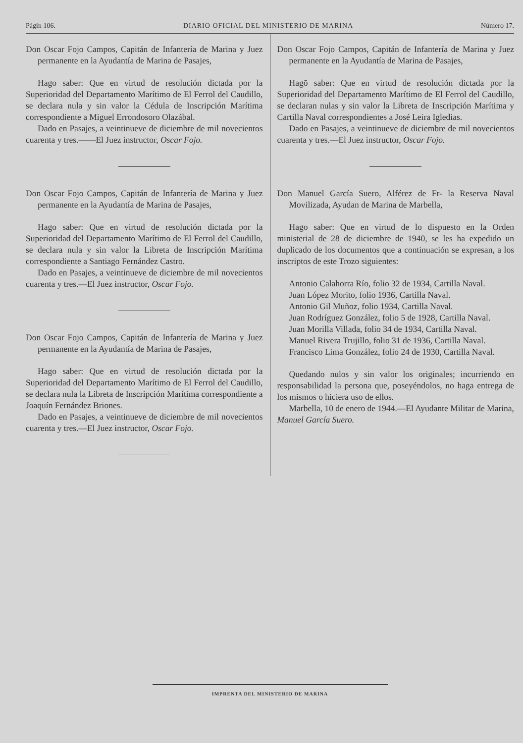Págin 106. DIARIO OFICIAL DEL MINISTERIO DE MARINA Número 17.
Don Oscar Fojo Campos, Capitán de Infantería de Marina y Juez permanente en la Ayudantía de Marina de Pasajes,
Hago saber: Que en virtud de resolución dictada por la Superioridad del Departamento Marítimo de El Ferrol del Caudillo, se declara nula y sin valor la Cédula de Inscripción Marítima correspondiente a Miguel Errondosoro Olazábal.
Dado en Pasajes, a veintinueve de diciembre de mil novecientos cuarenta y tres.——El Juez instructor, Oscar Fojo.
Don Oscar Fojo Campos, Capitán de Infantería de Marina y Juez permanente en la Ayudantía de Marina de Pasajes,
Hago saber: Que en virtud de resolución dictada por la Superioridad del Departamento Marítimo de El Ferrol del Caudillo, se declara nula y sin valor la Libreta de Inscripción Marítima correspondiente a Santiago Fernández Castro.
Dado en Pasajes, a veintinueve de diciembre de mil novecientos cuarenta y tres.—El Juez instructor, Oscar Fojo.
Don Oscar Fojo Campos, Capitán de Infantería de Marina y Juez permanente en la Ayudantía de Marina de Pasajes,
Hago saber: Que en virtud de resolución dictada por la Superioridad del Departamento Marítimo de El Ferrol del Caudillo, se declara nula la Libreta de Inscripción Marítima correspondiente a Joaquín Fernández Briones.
Dado en Pasajes, a veintinueve de diciembre de mil novecientos cuarenta y tres.—El Juez instructor, Oscar Fojo.
Don Oscar Fojo Campos, Capitán de Infantería de Marina y Juez permanente en la Ayudantía de Marina de Pasajes,
Hagō saber: Que en virtud de resolución dictada por la Superioridad del Departamento Marítimo de El Ferrol del Caudillo, se declaran nulas y sin valor la Libreta de Inscripción Marítima y Cartilla Naval correspondientes a José Leira Igledias.
Dado en Pasajes, a veintinueve de diciembre de mil novecientos cuarenta y tres.—El Juez instructor, Oscar Fojo.
Don Manuel García Suero, Alférez de Fr- la Reserva Naval Movilizada, Ayudan de Marina de Marbella,
Hago saber: Que en virtud de lo dispuesto en la Orden ministerial de 28 de diciembre de 1940, se les ha expedido un duplicado de los documentos que a continuación se expresan, a los inscriptos de este Trozo siguientes:
Antonio Calahorra Río, folio 32 de 1934, Cartilla Naval.
Juan López Morito, folio 1936, Cartilla Naval.
Antonio Gil Muñoz, folio 1934, Cartilla Naval.
Juan Rodríguez González, folio 5 de 1928, Cartilla Naval.
Juan Morilla Villada, folio 34 de 1934, Cartilla Naval.
Manuel Rivera Trujillo, folio 31 de 1936, Cartilla Naval.
Francisco Lima González, folio 24 de 1930, Cartilla Naval.
Quedando nulos y sin valor los originales; incurriendo en responsabilidad la persona que, poseyéndolos, no haga entrega de los mismos o hiciera uso de ellos.
Marbella, 10 de enero de 1944.—El Ayudante Militar de Marina, Manuel García Suero.
IMPRENTA DEL MINISTERIO DE MARINA